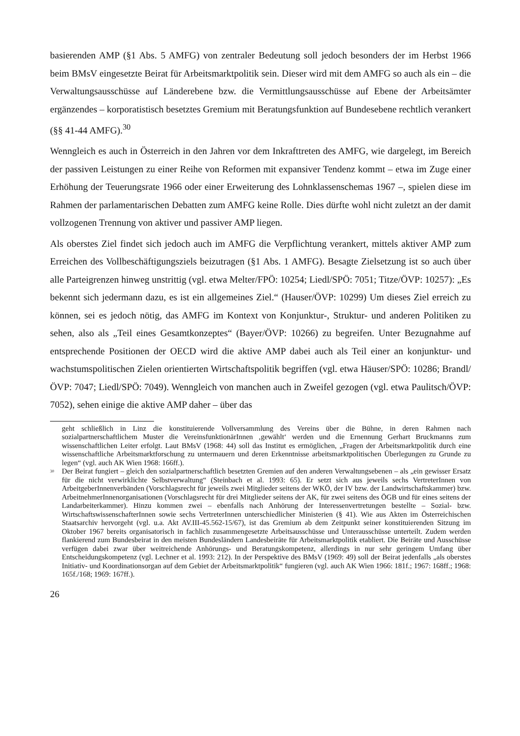basierenden AMP (§1 Abs. 5 AMFG) von zentraler Bedeutung soll jedoch besonders der im Herbst 1966 beim BMsV eingesetzte Beirat für Arbeitsmarktpolitik sein. Dieser wird mit dem AMFG so auch als ein – die Verwaltungsausschüsse auf Länderebene bzw. die Vermittlungsausschüsse auf Ebene der Arbeitsämter ergänzendes – korporatistisch besetztes Gremium mit Beratungsfunktion auf Bundesebene rechtlich verankert (§§ 41-44 AMFG).<sup>30</sup>
Wenngleich es auch in Österreich in den Jahren vor dem Inkrafttreten des AMFG, wie dargelegt, im Bereich der passiven Leistungen zu einer Reihe von Reformen mit expansiver Tendenz kommt – etwa im Zuge einer Erhöhung der Teuerungsrate 1966 oder einer Erweiterung des Lohnklassenschemas 1967 –, spielen diese im Rahmen der parlamentarischen Debatten zum AMFG keine Rolle. Dies dürfte wohl nicht zuletzt an der damit vollzogenen Trennung von aktiver und passiver AMP liegen.
Als oberstes Ziel findet sich jedoch auch im AMFG die Verpflichtung verankert, mittels aktiver AMP zum Erreichen des Vollbeschäftigungsziels beizutragen (§1 Abs. 1 AMFG). Besagte Zielsetzung ist so auch über alle Parteigrenzen hinweg unstrittig (vgl. etwa Melter/FPÖ: 10254; Liedl/SPÖ: 7051; Titze/ÖVP: 10257): „Es bekennt sich jedermann dazu, es ist ein allgemeines Ziel.“ (Hauser/ÖVP: 10299) Um dieses Ziel erreich zu können, sei es jedoch nötig, das AMFG im Kontext von Konjunktur-, Struktur- und anderen Politiken zu sehen, also als „Teil eines Gesamtkonzeptes“ (Bayer/ÖVP: 10266) zu begreifen. Unter Bezugnahme auf entsprechende Positionen der OECD wird die aktive AMP dabei auch als Teil einer an konjunktur- und wachstumspolitischen Zielen orientierten Wirtschaftspolitik begriffen (vgl. etwa Häuser/SPÖ: 10286; Brandl/ÖVP: 7047; Liedl/SPÖ: 7049). Wenngleich von manchen auch in Zweifel gezogen (vgl. etwa Paulitsch/ÖVP: 7052), sehen einige die aktive AMP daher – über das
geht schließlich in Linz die konstituierende Vollversammlung des Vereins über die Bühne, in deren Rahmen nach sozialpartnerschaftlichem Muster die VereinsfunktionärInnen ‚gewählt‘ werden und die Ernennung Gerhart Bruckmanns zum wissenschaftlichen Leiter erfolgt. Laut BMsV (1968: 44) soll das Institut es ermöglichen, „Fragen der Arbeitsmarktpolitik durch eine wissenschaftliche Arbeitsmarktforschung zu untermauern und deren Erkenntnisse arbeitsmarktpolitischen Überlegungen zu Grunde zu legen“ (vgl. auch AK Wien 1968: 166ff.).
<sup>30</sup> Der Beirat fungiert – gleich den sozialpartnerschaftlich besetzten Gremien auf den anderen Verwaltungsebenen – als „ein gewisser Ersatz für die nicht verwirklichte Selbstverwaltung“ (Steinbach et al. 1993: 65). Er setzt sich aus jeweils sechs VertreterInnen von ArbeitgeberInnenverbänden (Vorschlagsrecht für jeweils zwei Mitglieder seitens der WKÖ, der IV bzw. der Landwirtschaftskammer) bzw. ArbeitnehmerInnenorganisationen (Vorschlagsrecht für drei Mitglieder seitens der AK, für zwei seitens des ÖGB und für eines seitens der Landarbeiterkammer). Hinzu kommen zwei – ebenfalls nach Anhörung der Interessenvertretungen bestellte – Sozial- bzw. WirtschaftswissenschafterInnen sowie sechs VertreterInnen unterschiedlicher Ministerien (§ 41). Wie aus Akten im Österreichischen Staatsarchiv hervorgeht (vgl. u.a. Akt AV.III-45.562-15/67), ist das Gremium ab dem Zeitpunkt seiner konstituierenden Sitzung im Oktober 1967 bereits organisatorisch in fachlich zusammengesetzte Arbeitsausschüsse und Unterausschüsse unterteilt. Zudem werden flankierend zum Bundesbeirat in den meisten Bundesländern Landesbeiräte für Arbeitsmarktpolitik etabliert. Die Beiräte und Ausschüsse verfügen dabei zwar über weitreichende Anhörungs- und Beratungskompetenz, allerdings in nur sehr geringem Umfang über Entscheidungskompetenz (vgl. Lechner et al. 1993: 212). In der Perspektive des BMsV (1969: 49) soll der Beirat jedenfalls „als oberstes Initiativ- und Koordinationsorgan auf dem Gebiet der Arbeitsmarktpolitik“ fungieren (vgl. auch AK Wien 1966: 181f.; 1967: 168ff.; 1968: 165f./168; 1969: 167ff.).
26